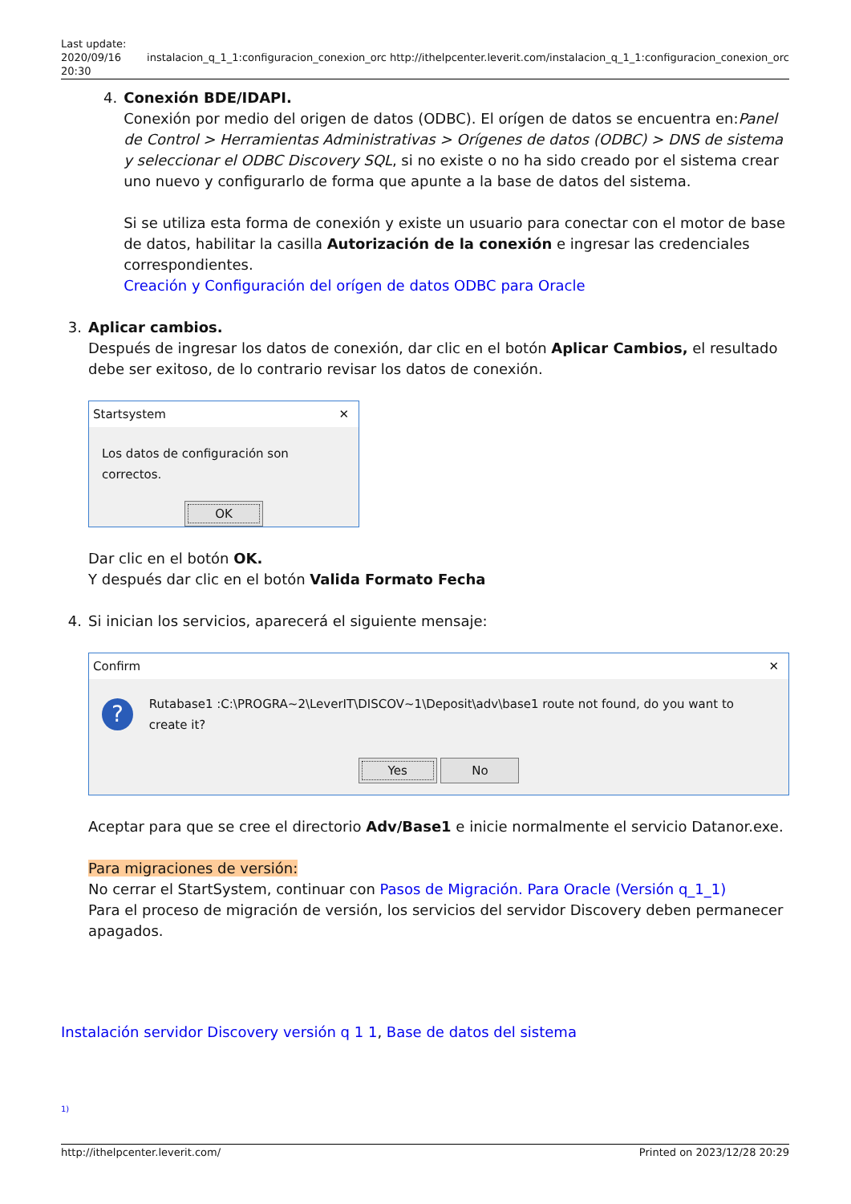Last update:
2020/09/16
20:30
instalacion_q_1_1:configuracion_conexion_orc
http://ithelpcenter.leverit.com/instalacion_q_1_1:configuracion_conexion_orc
4. Conexión BDE/IDAPI.
Conexión por medio del origen de datos (ODBC). El orígen de datos se encuentra en:Panel de Control > Herramientas Administrativas > Orígenes de datos (ODBC) > DNS de sistema y seleccionar el ODBC Discovery SQL, si no existe o no ha sido creado por el sistema crear uno nuevo y configurarlo de forma que apunte a la base de datos del sistema.
Si se utiliza esta forma de conexión y existe un usuario para conectar con el motor de base de datos, habilitar la casilla Autorización de la conexión e ingresar las credenciales correspondientes.
Creación y Configuración del orígen de datos ODBC para Oracle
3. Aplicar cambios.
Después de ingresar los datos de conexión, dar clic en el botón Aplicar Cambios, el resultado debe ser exitoso, de lo contrario revisar los datos de conexión.
Startsystem ✕
Los datos de configuración son correctos.
OK
Dar clic en el botón OK.
Y después dar clic en el botón Valida Formato Fecha
4. Si inician los servicios, aparecerá el siguiente mensaje:
Confirm ✕
? Rutabase1 :C:\PROGRA~2\LeverIT\DISCOV~1\Deposit\adv\base1 route not found, do you want to create it?
Yes No
Aceptar para que se cree el directorio Adv/Base1 e inicie normalmente el servicio Datanor.exe.
Para migraciones de versión:
No cerrar el StartSystem, continuar con Pasos de Migración. Para Oracle (Versión q_1_1)
Para el proceso de migración de versión, los servicios del servidor Discovery deben permanecer apagados.
Instalación servidor Discovery versión q 1 1, Base de datos del sistema
1)
http://ithelpcenter.leverit.com/ Printed on 2023/12/28 20:29